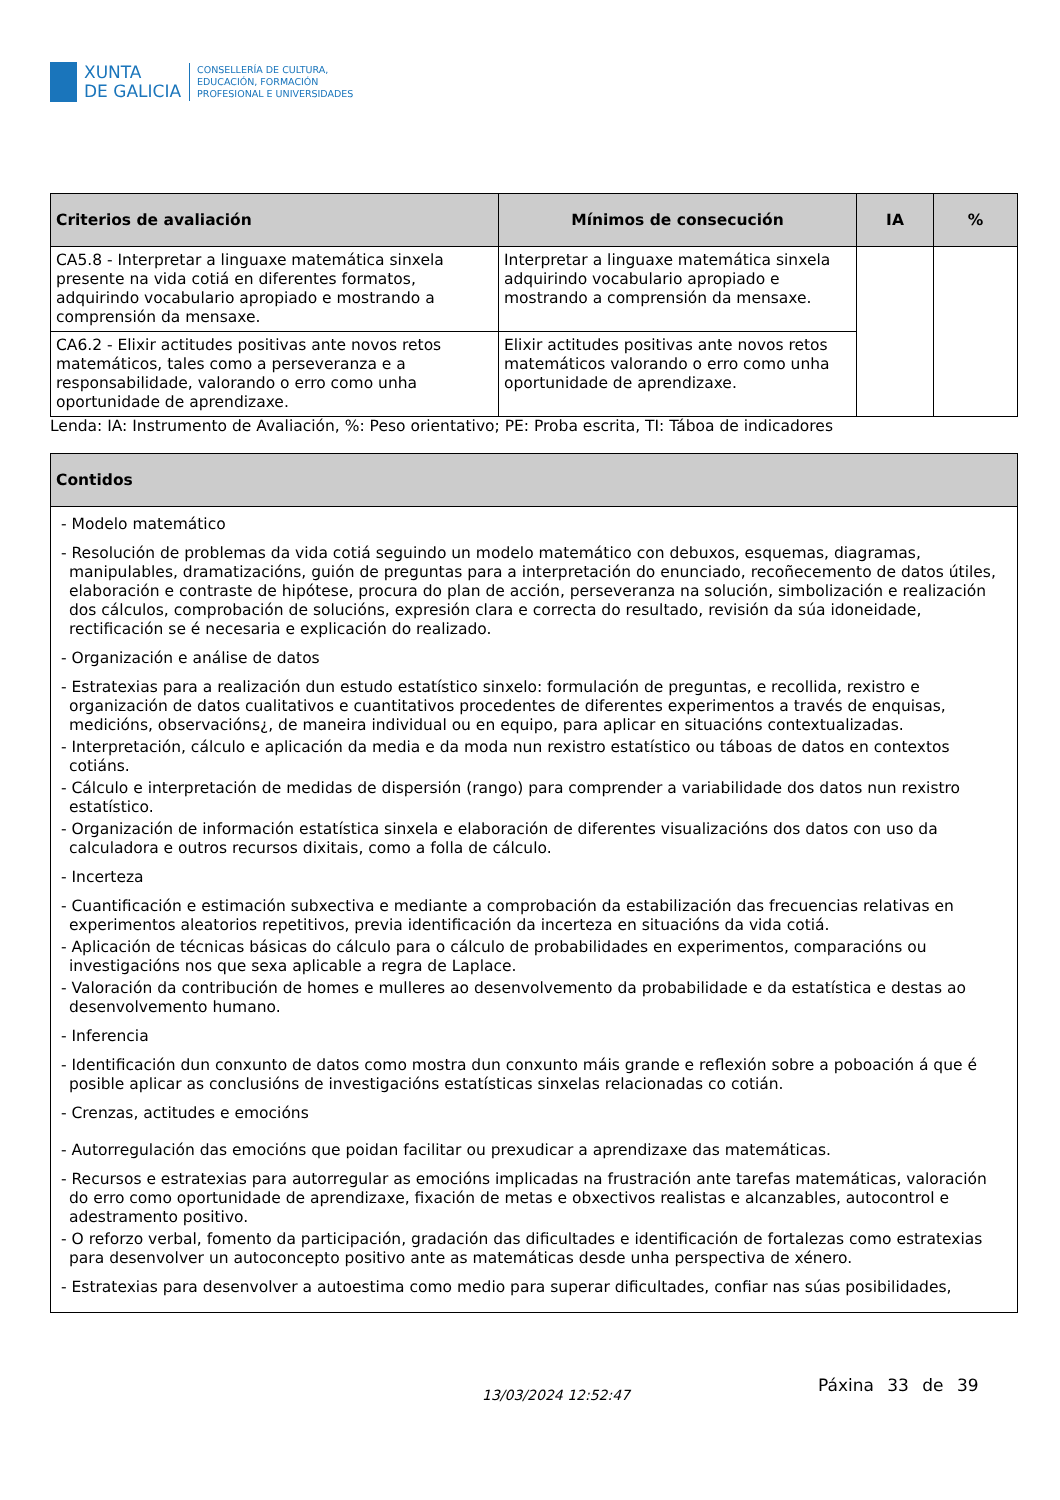XUNTA
DE GALICIA
CONSELLERÍA DE CULTURA,
EDUCACIÓN, FORMACIÓN
PROFESIONAL E UNIVERSIDADES
| Criterios de avaliación | Mínimos de consecución | IA | % |
| --- | --- | --- | --- |
| CA5.8 - Interpretar a linguaxe matemática sinxela presente na vida cotiá en diferentes formatos, adquirindo vocabulario apropiado e mostrando a comprensión da mensaxe. | Interpretar a linguaxe matemática sinxela adquirindo vocabulario apropiado e mostrando a comprensión da mensaxe. | | |
| CA6.2 - Elixir actitudes positivas ante novos retos matemáticos, tales como a perseveranza e a responsabilidade, valorando o erro como unha oportunidade de aprendizaxe. | Elixir actitudes positivas ante novos retos matemáticos valorando o erro como unha oportunidade de aprendizaxe. | | |
Lenda: IA: Instrumento de Avaliación, %: Peso orientativo; PE: Proba escrita, TI: Táboa de indicadores
Contidos
- Modelo matemático
- Resolución de problemas da vida cotiá seguindo un modelo matemático con debuxos, esquemas, diagramas, manipulables, dramatizacións, guión de preguntas para a interpretación do enunciado, recoñecemento de datos útiles, elaboración e contraste de hipótese, procura do plan de acción, perseveranza na solución, simbolización e realización dos cálculos, comprobación de solucións, expresión clara e correcta do resultado, revisión da súa idoneidade, rectificación se é necesaria e explicación do realizado.
- Organización e análise de datos
- Estratexias para a realización dun estudo estatístico sinxelo: formulación de preguntas, e recollida, rexistro e organización de datos cualitativos e cuantitativos procedentes de diferentes experimentos a través de enquisas, medicións, observacións¿, de maneira individual ou en equipo, para aplicar en situacións contextualizadas.
- Interpretación, cálculo e aplicación da media e da moda nun rexistro estatístico ou táboas de datos en contextos cotiáns.
- Cálculo e interpretación de medidas de dispersión (rango) para comprender a variabilidade dos datos nun rexistro estatístico.
- Organización de información estatística sinxela e elaboración de diferentes visualizacións dos datos con uso da calculadora e outros recursos dixitais, como a folla de cálculo.
- Incerteza
- Cuantificación e estimación subxectiva e mediante a comprobación da estabilización das frecuencias relativas en experimentos aleatorios repetitivos, previa identificación da incerteza en situacións da vida cotiá.
- Aplicación de técnicas básicas do cálculo para o cálculo de probabilidades en experimentos, comparacións ou investigacións nos que sexa aplicable a regra de Laplace.
- Valoración da contribución de homes e mulleres ao desenvolvemento da probabilidade e da estatística e destas ao desenvolvemento humano.
- Inferencia
- Identificación dun conxunto de datos como mostra dun conxunto máis grande e reflexión sobre a poboación á que é posible aplicar as conclusións de investigacións estatísticas sinxelas relacionadas co cotián.
- Crenzas, actitudes e emocións
- Autorregulación das emocións que poidan facilitar ou prexudicar a aprendizaxe das matemáticas.
- Recursos e estratexias para autorregular as emocións implicadas na frustración ante tarefas matemáticas, valoración do erro como oportunidade de aprendizaxe, fixación de metas e obxectivos realistas e alcanzables, autocontrol e adestramento positivo.
- O reforzo verbal, fomento da participación, gradación das dificultades e identificación de fortalezas como estratexias para desenvolver un autoconcepto positivo ante as matemáticas desde unha perspectiva de xénero.
- Estratexias para desenvolver a autoestima como medio para superar dificultades, confiar nas súas posibilidades,
13/03/2024 12:52:47
Páxina 33 de 39